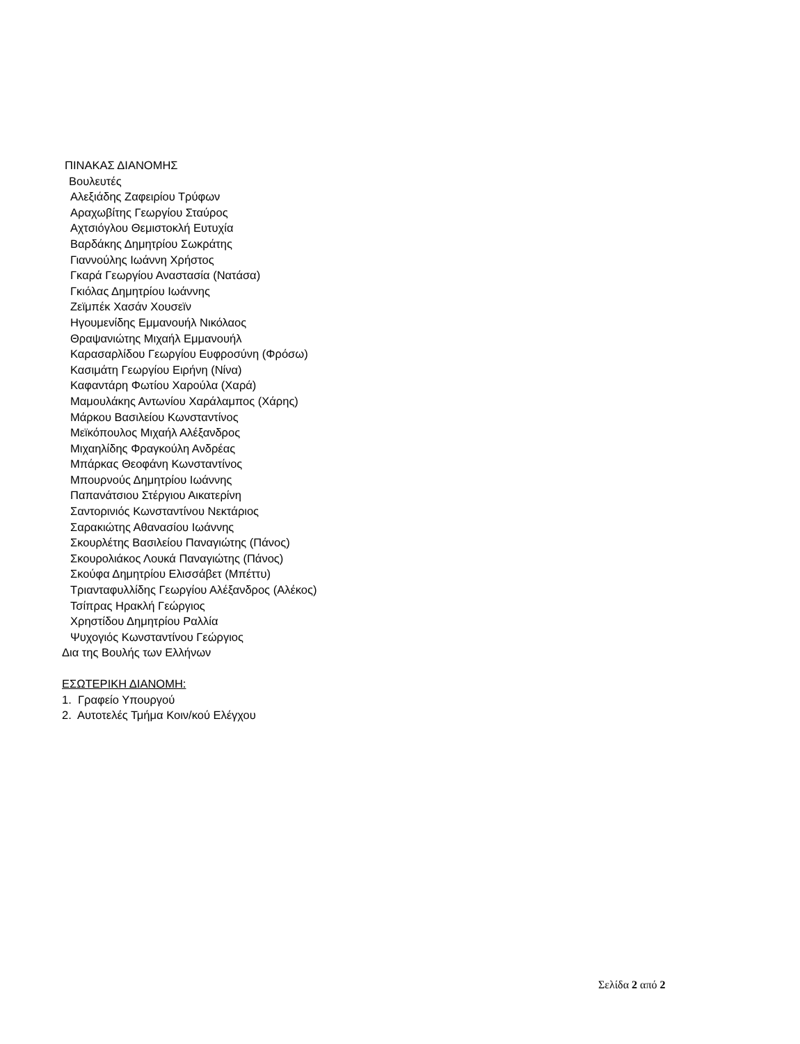ΠΙΝΑΚΑΣ ΔΙΑΝΟΜΗΣ
Βουλευτές
Αλεξιάδης Ζαφειρίου Τρύφων
Αραχωβίτης Γεωργίου Σταύρος
Αχτσιόγλου Θεμιστοκλή Ευτυχία
Βαρδάκης Δημητρίου Σωκράτης
Γιαννούλης Ιωάννη Χρήστος
Γκαρά Γεωργίου Αναστασία (Νατάσα)
Γκιόλας Δημητρίου Ιωάννης
Ζεϊμπέκ Χασάν Χουσεϊν
Ηγουμενίδης Εμμανουήλ Νικόλαος
Θραψανιώτης Μιχαήλ Εμμανουήλ
Καρασαρλίδου Γεωργίου Ευφροσύνη (Φρόσω)
Κασιμάτη Γεωργίου Ειρήνη (Νίνα)
Καφαντάρη Φωτίου Χαρούλα (Χαρά)
Μαμουλάκης Αντωνίου Χαράλαμπος (Χάρης)
Μάρκου Βασιλείου Κωνσταντίνος
Μεϊκόπουλος Μιχαήλ Αλέξανδρος
Μιχαηλίδης Φραγκούλη Ανδρέας
Μπάρκας Θεοφάνη Κωνσταντίνος
Μπουρνούς Δημητρίου Ιωάννης
Παπανάτσιου Στέργιου Αικατερίνη
Σαντορινιός Κωνσταντίνου Νεκτάριος
Σαρακιώτης Αθανασίου Ιωάννης
Σκουρλέτης Βασιλείου Παναγιώτης (Πάνος)
Σκουρολιάκος Λουκά Παναγιώτης (Πάνος)
Σκούφα Δημητρίου Ελισσάβετ (Μπέττυ)
Τριανταφυλλίδης Γεωργίου Αλέξανδρος (Αλέκος)
Τσίπρας Ηρακλή Γεώργιος
Χρηστίδου Δημητρίου Ραλλία
Ψυχογιός Κωνσταντίνου Γεώργιος
Δια της Βουλής των Ελλήνων
ΕΣΩΤΕΡΙΚΗ ΔΙΑΝΟΜΗ:
1. Γραφείο Υπουργού
2. Αυτοτελές Τμήμα Κοιν/κού Ελέγχου
Σελίδα 2 από 2